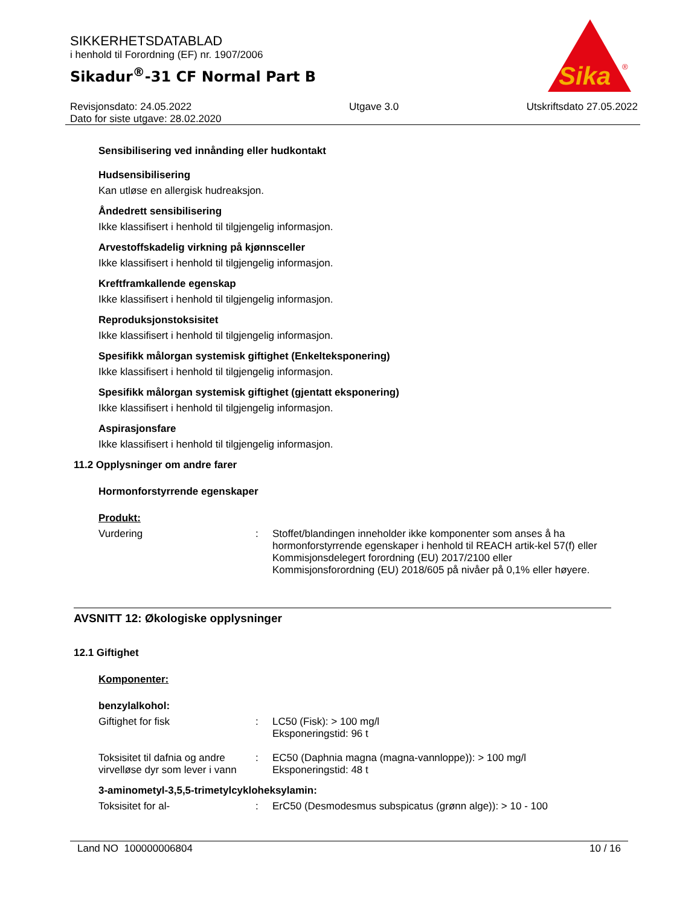SIKKERHETSDATABLAD
i henhold til Forordning (EF) nr. 1907/2006
Sikadur<sup>®</sup>-31 CF Normal Part B
Revisjonsdato: 24.05.2022
Dato for siste utgave: 28.02.2020
Utgave 3.0 Utskriftsdato 27.05.2022
Sika
®
Sensibilisering ved innånding eller hudkontakt
Hudsensibilisering
Kan utløse en allergisk hudreaksjon.
Åndedrett sensibilisering
Ikke klassifisert i henhold til tilgjengelig informasjon.
Arvestoffskadelig virkning på kjønnsceller
Ikke klassifisert i henhold til tilgjengelig informasjon.
Kreftframkallende egenskap
Ikke klassifisert i henhold til tilgjengelig informasjon.
Reproduksjonstoksisitet
Ikke klassifisert i henhold til tilgjengelig informasjon.
Spesifikk målorgan systemisk giftighet (Enkelteksponering)
Ikke klassifisert i henhold til tilgjengelig informasjon.
Spesifikk målorgan systemisk giftighet (gjentatt eksponering)
Ikke klassifisert i henhold til tilgjengelig informasjon.
Aspirasjonsfare
Ikke klassifisert i henhold til tilgjengelig informasjon.
11.2 Opplysninger om andre farer
Hormonforstyrrende egenskaper
Produkt:
Vurdering : Stoffet/blandingen inneholder ikke komponenter som anses å ha hormonforstyrrende egenskaper i henhold til REACH artik-kel 57(f) eller Kommisjonsdelegert forordning (EU) 2017/2100 eller Kommisjonsforordning (EU) 2018/605 på nivåer på 0,1% eller høyere.
AVSNITT 12: Økologiske opplysninger
12.1 Giftighet
Komponenter:
benzylalkohol:
Giftighet for fisk : LC50 (Fisk): > 100 mg/l
Eksponeringstid: 96 t
Toksisitet til dafnia og andre virvelløse dyr som lever i vann
: EC50 (Daphnia magna (magna-vannloppe)): > 100 mg/l
Eksponeringstid: 48 t
3-aminometyl-3,5,5-trimetylcykloheksylamin:
Toksisitet for al- : ErC50 (Desmodesmus subspicatus (grønn alge)): > 10 - 100
Land NO 100000006804 10 / 16